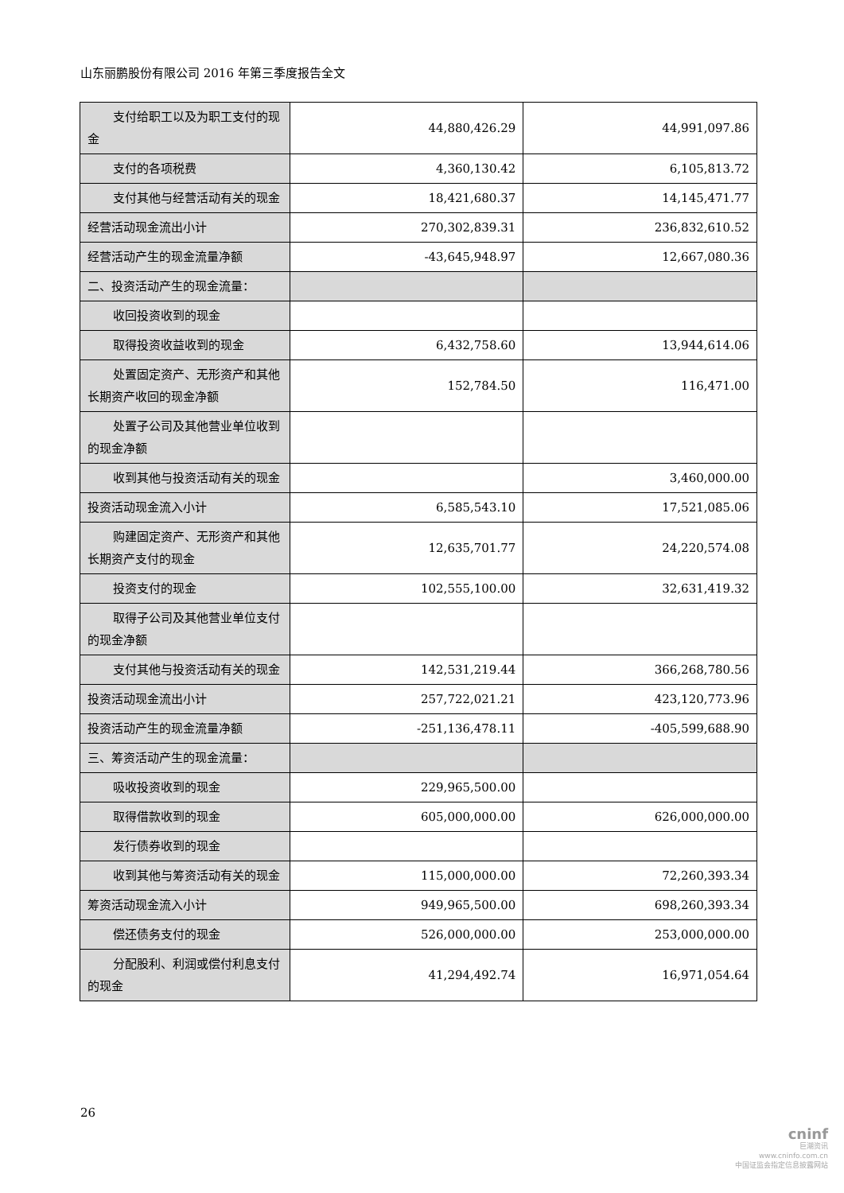山东丽鹏股份有限公司 2016 年第三季度报告全文
| 支付给职工以及为职工支付的现金 | 44,880,426.29 | 44,991,097.86 |
| 支付的各项税费 | 4,360,130.42 | 6,105,813.72 |
| 支付其他与经营活动有关的现金 | 18,421,680.37 | 14,145,471.77 |
| 经营活动现金流出小计 | 270,302,839.31 | 236,832,610.52 |
| 经营活动产生的现金流量净额 | -43,645,948.97 | 12,667,080.36 |
| 二、投资活动产生的现金流量： | | |
| 收回投资收到的现金 | | |
| 取得投资收益收到的现金 | 6,432,758.60 | 13,944,614.06 |
| 处置固定资产、无形资产和其他长期资产收回的现金净额 | 152,784.50 | 116,471.00 |
| 处置子公司及其他营业单位收到的现金净额 | | |
| 收到其他与投资活动有关的现金 | | 3,460,000.00 |
| 投资活动现金流入小计 | 6,585,543.10 | 17,521,085.06 |
| 购建固定资产、无形资产和其他长期资产支付的现金 | 12,635,701.77 | 24,220,574.08 |
| 投资支付的现金 | 102,555,100.00 | 32,631,419.32 |
| 取得子公司及其他营业单位支付的现金净额 | | |
| 支付其他与投资活动有关的现金 | 142,531,219.44 | 366,268,780.56 |
| 投资活动现金流出小计 | 257,722,021.21 | 423,120,773.96 |
| 投资活动产生的现金流量净额 | -251,136,478.11 | -405,599,688.90 |
| 三、筹资活动产生的现金流量： | | |
| 吸收投资收到的现金 | 229,965,500.00 | |
| 取得借款收到的现金 | 605,000,000.00 | 626,000,000.00 |
| 发行债券收到的现金 | | |
| 收到其他与筹资活动有关的现金 | 115,000,000.00 | 72,260,393.34 |
| 筹资活动现金流入小计 | 949,965,500.00 | 698,260,393.34 |
| 偿还债务支付的现金 | 526,000,000.00 | 253,000,000.00 |
| 分配股利、利润或偿付利息支付的现金 | 41,294,492.74 | 16,971,054.64 |
26
cninf
巨潮资讯
www.cninfo.com.cn
中国证监会指定信息披露网站